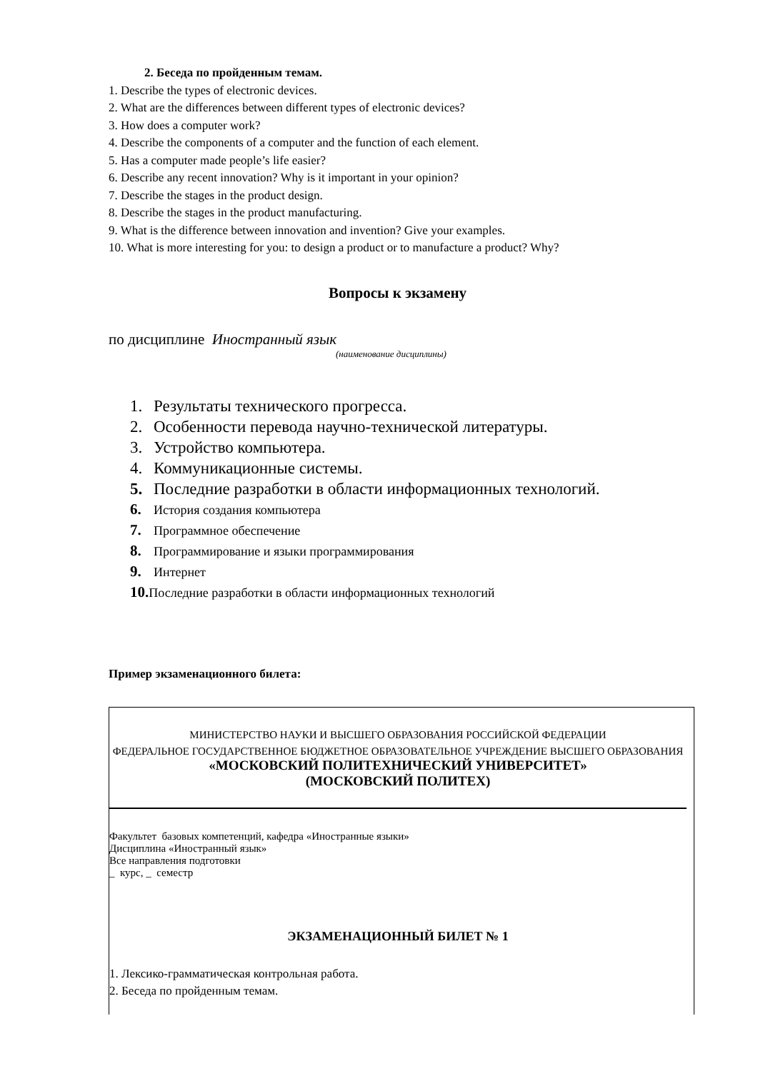2. Беседа по пройденным темам.
1. Describe the types of electronic devices.
2. What are the differences between different types of electronic devices?
3. How does a computer work?
4. Describe the components of a computer and the function of each element.
5. Has a computer made people’s life easier?
6. Describe any recent innovation? Why is it important in your opinion?
7. Describe the stages in the product design.
8. Describe the stages in the product manufacturing.
9. What is the difference between innovation and invention? Give your examples.
10. What is more interesting for you: to design a product or to manufacture a product? Why?
Вопросы к экзамену
по дисциплине Иностранный язык
(наименование дисциплины)
1. Результаты технического прогресса.
2. Особенности перевода научно-технической литературы.
3. Устройство компьютера.
4. Коммуникационные системы.
5. Последние разработки в области информационных технологий.
6. История создания компьютера
7. Программное обеспечение
8. Программирование и языки программирования
9. Интернет
10. Последние разработки в области информационных технологий
Пример экзаменационного билета:
МИНИСТЕРСТВО НАУКИ И ВЫСШЕГО ОБРАЗОВАНИЯ РОССИЙСКОЙ ФЕДЕРАЦИИ
ФЕДЕРАЛЬНОЕ ГОСУДАРСТВЕННОЕ БЮДЖЕТНОЕ ОБРАЗОВАТЕЛЬНОЕ УЧРЕЖДЕНИЕ ВЫСШЕГО ОБРАЗОВАНИЯ
«МОСКОВСКИЙ ПОЛИТЕХНИЧЕСКИЙ УНИВЕРСИТЕТ»
(МОСКОВСКИЙ ПОЛИТЕХ)
Факультет базовых компетенций, кафедра «Иностранные языки»
Дисциплина «Иностранный язык»
Все направления подготовки
_ курс, _ семестр
ЭКЗАМЕНАЦИОННЫЙ БИЛЕТ № 1
1. Лексико-грамматическая контрольная работа.
2. Беседа по пройденным темам.